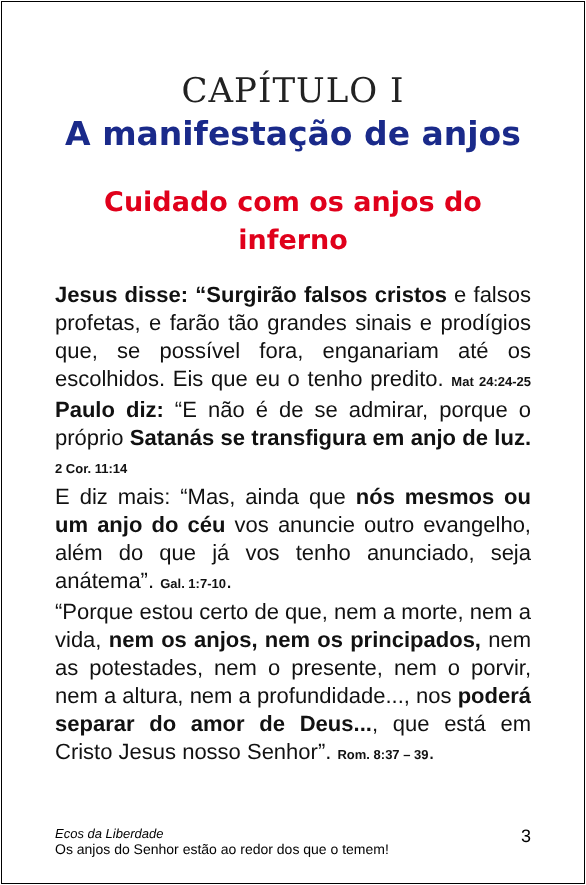CAPÍTULO I
A manifestação de anjos
Cuidado com os anjos do inferno
Jesus disse: “Surgirão falsos cristos e falsos profetas, e farão tão grandes sinais e prodígios que, se possível fora, enganariam até os escolhidos. Eis que eu o tenho predito. Mat 24:24-25 Paulo diz: “E não é de se admirar, porque o próprio Satanás se transfigura em anjo de luz. 2 Cor. 11:14
E diz mais: “Mas, ainda que nós mesmos ou um anjo do céu vos anuncie outro evangelho, além do que já vos tenho anunciado, seja anátema”. Gal. 1:7-10.
“Porque estou certo de que, nem a morte, nem a vida, nem os anjos, nem os principados, nem as potestades, nem o presente, nem o porvir, nem a altura, nem a profundidade..., nos poderá separar do amor de Deus..., que está em Cristo Jesus nosso Senhor”. Rom. 8:37 – 39.
Ecos da Liberdade
Os anjos do Senhor estão ao redor dos que o temem!
3